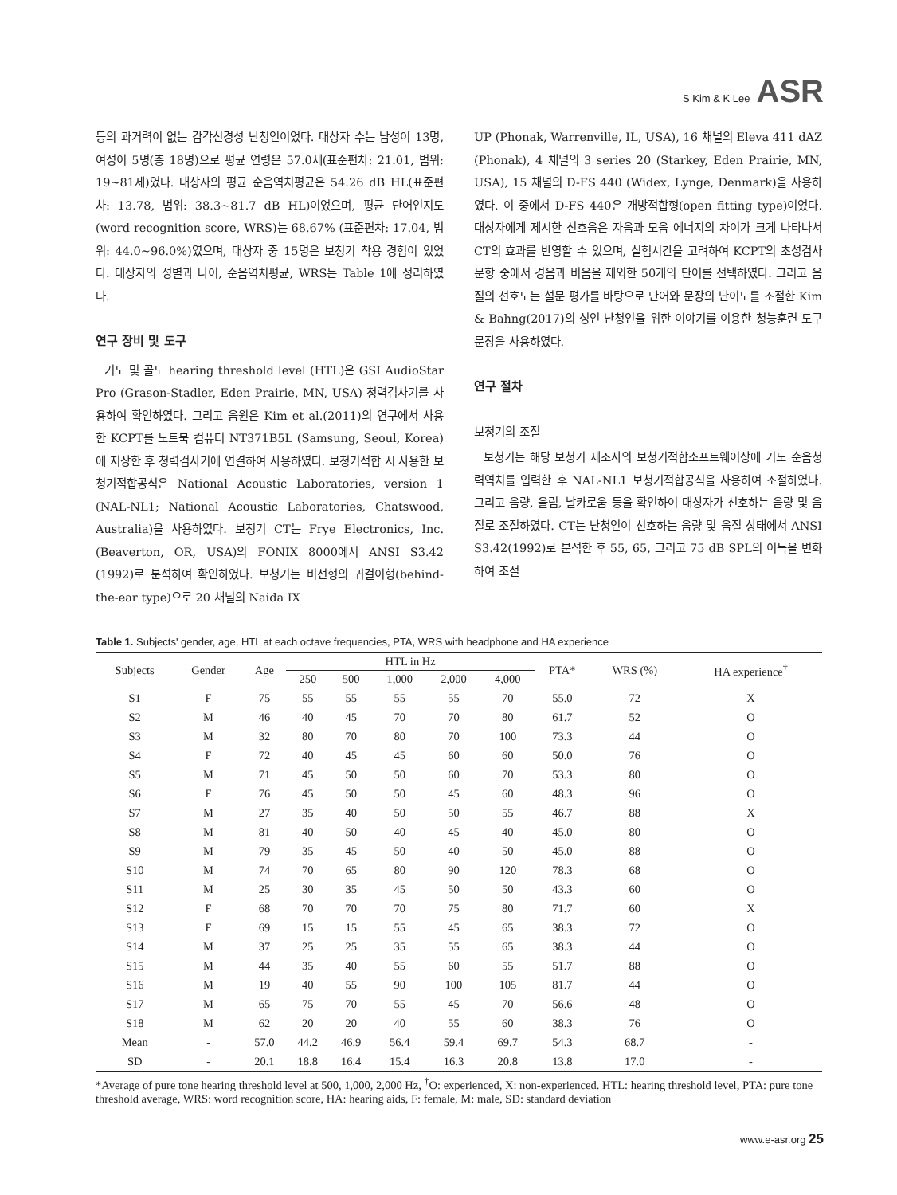S Kim & K Lee ASR
등의 과거력이 없는 감각신경성 난청인이었다. 대상자 수는 남성이 13명, 여성이 5명(총 18명)으로 평균 연령은 57.0세(표준편차: 21.01, 범위: 19~81세)였다. 대상자의 평균 순음역치평균은 54.26 dB HL(표준편차: 13.78, 범위: 38.3~81.7 dB HL)이었으며, 평균 단어인지도(word recognition score, WRS)는 68.67% (표준편차: 17.04, 범위: 44.0~96.0%)였으며, 대상자 중 15명은 보청기 착용 경험이 있었다. 대상자의 성별과 나이, 순음역치평균, WRS는 Table 1에 정리하였다.
연구 장비 및 도구
기도 및 골도 hearing threshold level (HTL)은 GSI AudioStar Pro (Grason-Stadler, Eden Prairie, MN, USA) 청력검사기를 사용하여 확인하였다. 그리고 음원은 Kim et al.(2011)의 연구에서 사용한 KCPT를 노트북 컴퓨터 NT371B5L (Samsung, Seoul, Korea)에 저장한 후 청력검사기에 연결하여 사용하였다. 보청기적합 시 사용한 보청기적합공식은 National Acoustic Laboratories, version 1 (NAL-NL1; National Acoustic Laboratories, Chatswood, Australia)을 사용하였다. 보청기 CT는 Frye Electronics, Inc. (Beaverton, OR, USA)의 FONIX 8000에서 ANSI S3.42 (1992)로 분석하여 확인하였다. 보청기는 비선형의 귀걸이형(behind-the-ear type)으로 20 채널의 Naida IX
UP (Phonak, Warrenville, IL, USA), 16 채널의 Eleva 411 dAZ (Phonak), 4 채널의 3 series 20 (Starkey, Eden Prairie, MN, USA), 15 채널의 D-FS 440 (Widex, Lynge, Denmark)을 사용하였다. 이 중에서 D-FS 440은 개방적합형(open fitting type)이었다. 대상자에게 제시한 신호음은 자음과 모음 에너지의 차이가 크게 나타나서 CT의 효과를 반영할 수 있으며, 실험시간을 고려하여 KCPT의 초성검사 문항 중에서 경음과 비음을 제외한 50개의 단어를 선택하였다. 그리고 음질의 선호도는 설문 평가를 바탕으로 단어와 문장의 난이도를 조절한 Kim & Bahng(2017)의 성인 난청인을 위한 이야기를 이용한 청능훈련 도구 문장을 사용하였다.
연구 절차
보청기의 조절
보청기는 해당 보청기 제조사의 보청기적합소프트웨어상에 기도 순음청력역치를 입력한 후 NAL-NL1 보청기적합공식을 사용하여 조절하였다. 그리고 음량, 울림, 날카로움 등을 확인하여 대상자가 선호하는 음량 및 음질로 조절하였다. CT는 난청인이 선호하는 음량 및 음질 상태에서 ANSI S3.42(1992)로 분석한 후 55, 65, 그리고 75 dB SPL의 이득을 변화하여 조절
Table 1. Subjects' gender, age, HTL at each octave frequencies, PTA, WRS with headphone and HA experience
| Subjects | Gender | Age | HTL in Hz | | | | | PTA* | WRS (%) | HA experience<sup>†</sup> |
| --- | --- | --- | --- | --- | --- | --- | --- | --- | --- | --- |
| | | | 250 | 500 | 1,000 | 2,000 | 4,000 | | | |
| S1 | F | 75 | 55 | 55 | 55 | 55 | 70 | 55.0 | 72 | X |
| S2 | M | 46 | 40 | 45 | 70 | 70 | 80 | 61.7 | 52 | O |
| S3 | M | 32 | 80 | 70 | 80 | 70 | 100 | 73.3 | 44 | O |
| S4 | F | 72 | 40 | 45 | 45 | 60 | 60 | 50.0 | 76 | O |
| S5 | M | 71 | 45 | 50 | 50 | 60 | 70 | 53.3 | 80 | O |
| S6 | F | 76 | 45 | 50 | 50 | 45 | 60 | 48.3 | 96 | O |
| S7 | M | 27 | 35 | 40 | 50 | 50 | 55 | 46.7 | 88 | X |
| S8 | M | 81 | 40 | 50 | 40 | 45 | 40 | 45.0 | 80 | O |
| S9 | M | 79 | 35 | 45 | 50 | 40 | 50 | 45.0 | 88 | O |
| S10 | M | 74 | 70 | 65 | 80 | 90 | 120 | 78.3 | 68 | O |
| S11 | M | 25 | 30 | 35 | 45 | 50 | 50 | 43.3 | 60 | O |
| S12 | F | 68 | 70 | 70 | 70 | 75 | 80 | 71.7 | 60 | X |
| S13 | F | 69 | 15 | 15 | 55 | 45 | 65 | 38.3 | 72 | O |
| S14 | M | 37 | 25 | 25 | 35 | 55 | 65 | 38.3 | 44 | O |
| S15 | M | 44 | 35 | 40 | 55 | 60 | 55 | 51.7 | 88 | O |
| S16 | M | 19 | 40 | 55 | 90 | 100 | 105 | 81.7 | 44 | O |
| S17 | M | 65 | 75 | 70 | 55 | 45 | 70 | 56.6 | 48 | O |
| S18 | M | 62 | 20 | 20 | 40 | 55 | 60 | 38.3 | 76 | O |
| Mean | - | 57.0 | 44.2 | 46.9 | 56.4 | 59.4 | 69.7 | 54.3 | 68.7 | - |
| SD | - | 20.1 | 18.8 | 16.4 | 15.4 | 16.3 | 20.8 | 13.8 | 17.0 | - |
*Average of pure tone hearing threshold level at 500, 1,000, 2,000 Hz, <sup>†</sup>O: experienced, X: non-experienced. HTL: hearing threshold level, PTA: pure tone threshold average, WRS: word recognition score, HA: hearing aids, F: female, M: male, SD: standard deviation
www.e-asr.org 25